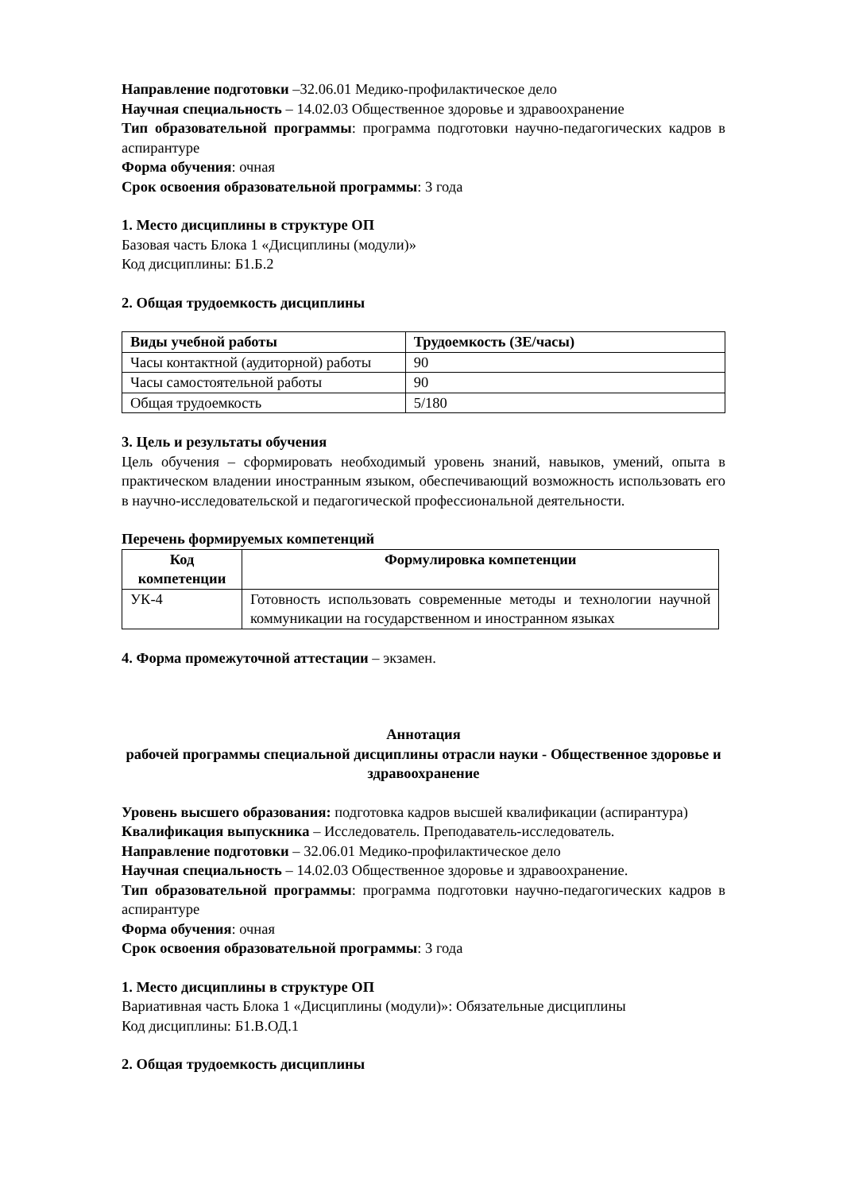Направление подготовки –32.06.01 Медико-профилактическое дело
Научная специальность – 14.02.03 Общественное здоровье и здравоохранение
Тип образовательной программы: программа подготовки научно-педагогических кадров в аспирантуре
Форма обучения: очная
Срок освоения образовательной программы: 3 года
1. Место дисциплины в структуре ОП
Базовая часть Блока 1 «Дисциплины (модули)»
Код дисциплины: Б1.Б.2
2. Общая трудоемкость дисциплины
| Виды учебной работы | Трудоемкость (ЗЕ/часы) |
| --- | --- |
| Часы контактной (аудиторной) работы | 90 |
| Часы самостоятельной работы | 90 |
| Общая трудоемкость | 5/180 |
3. Цель и результаты обучения
Цель обучения – сформировать необходимый уровень знаний, навыков, умений, опыта в практическом владении иностранным языком, обеспечивающий возможность использовать его в научно-исследовательской и педагогической профессиональной деятельности.
Перечень формируемых компетенций
| Код компетенции | Формулировка компетенции |
| --- | --- |
| УК-4 | Готовность использовать современные методы и технологии научной коммуникации на государственном и иностранном языках |
4. Форма промежуточной аттестации – экзамен.
Аннотация
рабочей программы специальной дисциплины отрасли науки - Общественное здоровье и здравоохранение
Уровень высшего образования: подготовка кадров высшей квалификации (аспирантура)
Квалификация выпускника – Исследователь. Преподаватель-исследователь.
Направление подготовки – 32.06.01 Медико-профилактическое дело
Научная специальность – 14.02.03 Общественное здоровье и здравоохранение.
Тип образовательной программы: программа подготовки научно-педагогических кадров в аспирантуре
Форма обучения: очная
Срок освоения образовательной программы: 3 года
1. Место дисциплины в структуре ОП
Вариативная часть Блока 1 «Дисциплины (модули)»: Обязательные дисциплины
Код дисциплины: Б1.В.ОД.1
2. Общая трудоемкость дисциплины